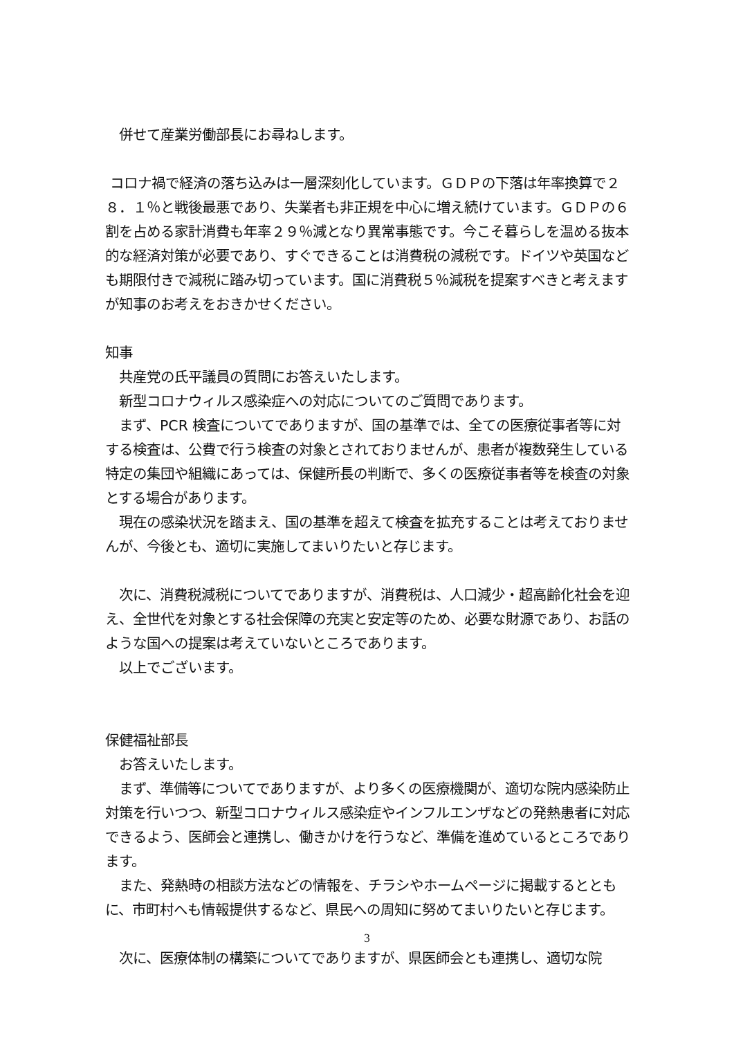併せて産業労働部長にお尋ねします。
コロナ禍で経済の落ち込みは一層深刻化しています。ＧＤＰの下落は年率換算で２８．１％と戦後最悪であり、失業者も非正規を中心に増え続けています。ＧＤＰの６割を占める家計消費も年率２９％減となり異常事態です。今こそ暮らしを温める抜本的な経済対策が必要であり、すぐできることは消費税の減税です。ドイツや英国なども期限付きで減税に踏み切っています。国に消費税５％減税を提案すべきと考えますが知事のお考えをおきかせください。
知事
　共産党の氏平議員の質問にお答えいたします。
　新型コロナウィルス感染症への対応についてのご質問であります。
　まず、PCR 検査についてでありますが、国の基準では、全ての医療従事者等に対する検査は、公費で行う検査の対象とされておりませんが、患者が複数発生している特定の集団や組織にあっては、保健所長の判断で、多くの医療従事者等を検査の対象とする場合があります。
　現在の感染状況を踏まえ、国の基準を超えて検査を拡充することは考えておりませんが、今後とも、適切に実施してまいりたいと存じます。
　次に、消費税減税についてでありますが、消費税は、人口減少・超高齢化社会を迎え、全世代を対象とする社会保障の充実と安定等のため、必要な財源であり、お話のような国への提案は考えていないところであります。
　以上でございます。
保健福祉部長
　お答えいたします。
　まず、準備等についてでありますが、より多くの医療機関が、適切な院内感染防止対策を行いつつ、新型コロナウィルス感染症やインフルエンザなどの発熱患者に対応できるよう、医師会と連携し、働きかけを行うなど、準備を進めているところであります。
　また、発熱時の相談方法などの情報を、チラシやホームページに掲載するとともに、市町村へも情報提供するなど、県民への周知に努めてまいりたいと存じます。
　次に、医療体制の構築についてでありますが、県医師会とも連携し、適切な院
3